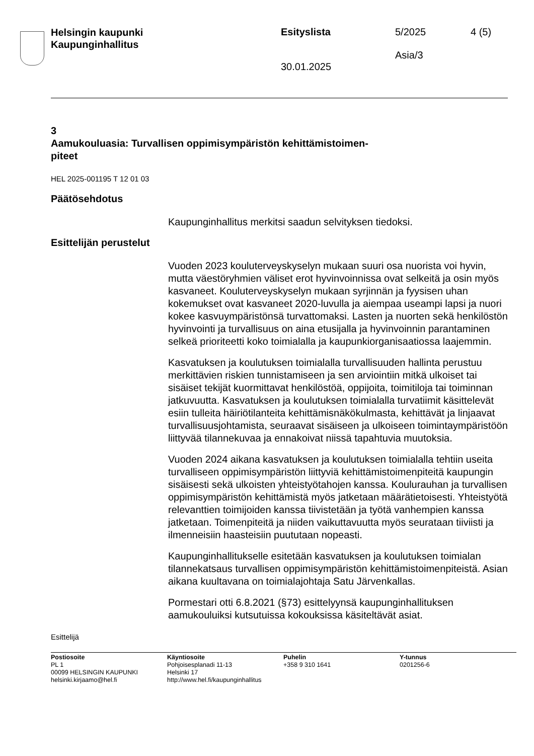Helsingin kaupunki
Kaupunginhallitus
Esityslista
30.01.2025
5/2025
Asia/3
4 (5)
3
Aamukouluasia: Turvallisen oppimisympäristön kehittämistoimen-
piteet
HEL 2025-001195 T 12 01 03
Päätösehdotus
Kaupunginhallitus merkitsi saadun selvityksen tiedoksi.
Esittelijän perustelut
Vuoden 2023 kouluterveyskyselyn mukaan suuri osa nuorista voi hyvin, mutta väestöryhmien väliset erot hyvinvoinnissa ovat selkeitä ja osin myös kasvaneet. Kouluterveyskyselyn mukaan syrjinnän ja fyysisen uhan kokemukset ovat kasvaneet 2020-luvulla ja aiempaa useampi lapsi ja nuori kokee kasvuympäristönsä turvattomaksi. Lasten ja nuorten sekä henkilöstön hyvinvointi ja turvallisuus on aina etusijalla ja hyvinvoinnin parantaminen selkeä prioriteetti koko toimialalla ja kaupunkiorganisaatiossa laajemmin.
Kasvatuksen ja koulutuksen toimialalla turvallisuuden hallinta perustuu merkittävien riskien tunnistamiseen ja sen arviointiin mitkä ulkoiset tai sisäiset tekijät kuormittavat henkilöstöä, oppijoita, toimitiloja tai toiminnan jatkuvuutta. Kasvatuksen ja koulutuksen toimialalla turvatiimit käsittelevät esiin tulleita häiriötilanteita kehittämisnäkökulmasta, kehittävät ja linjaavat turvallisuusjohtamista, seuraavat sisäiseen ja ulkoiseen toimintaympäristöön liittyvää tilannekuvaa ja ennakoivat niissä tapahtuvia muutoksia.
Vuoden 2024 aikana kasvatuksen ja koulutuksen toimialalla tehtiin useita turvalliseen oppimisympäristön liittyviä kehittämistoimenpiteitä kaupungin sisäisesti sekä ulkoisten yhteistyötahojen kanssa. Koulurauhan ja turvallisen oppimisympäristön kehittämistä myös jatketaan määrätietoisesti. Yhteistyötä relevanttien toimijoiden kanssa tiivistetään ja työtä vanhempien kanssa jatketaan. Toimenpiteitä ja niiden vaikuttavuutta myös seurataan tiiviisti ja ilmenneisiin haasteisiin puututaan nopeasti.
Kaupunginhallitukselle esitetään kasvatuksen ja koulutuksen toimialan tilannekatsaus turvallisen oppimisympäristön kehittämistoimenpiteistä. Asian aikana kuultavana on toimialajohtaja Satu Järvenkallas.
Pormestari otti 6.8.2021 (§73) esittelyynsä kaupunginhallituksen aamukouluiksi kutsutuissa kokouksissa käsiteltävät asiat.
Esittelijä
Postiosoite
PL 1
00099 HELSINGIN KAUPUNKI
helsinki.kirjaamo@hel.fi
Käyntiosoite
Pohjoisesplanadi 11-13
Helsinki 17
http://www.hel.fi/kaupunginhallitus
Puhelin
+358 9 310 1641
Y-tunnus
0201256-6